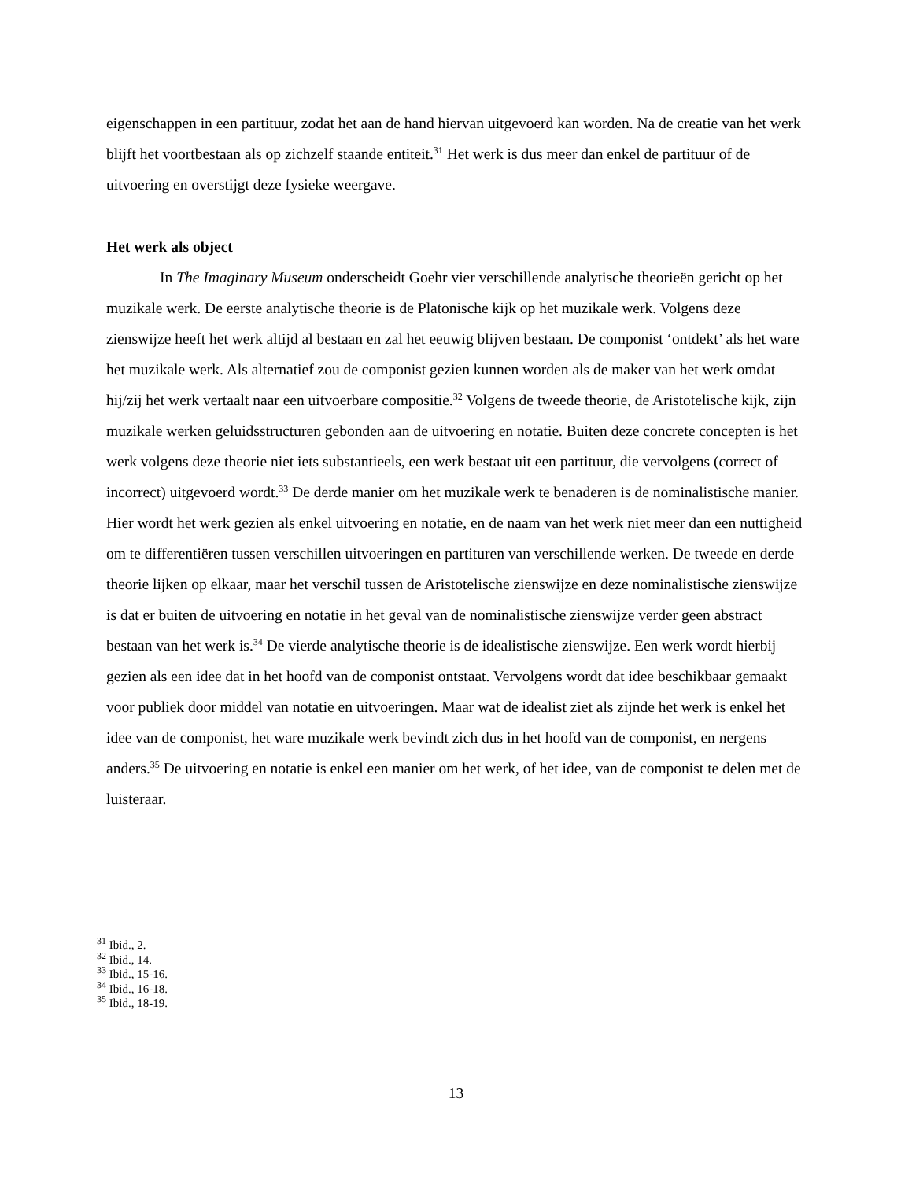eigenschappen in een partituur, zodat het aan de hand hiervan uitgevoerd kan worden. Na de creatie van het werk blijft het voortbestaan als op zichzelf staande entiteit.<sup>31</sup> Het werk is dus meer dan enkel de partituur of de uitvoering en overstijgt deze fysieke weergave.
Het werk als object
In The Imaginary Museum onderscheidt Goehr vier verschillende analytische theorieën gericht op het muzikale werk. De eerste analytische theorie is de Platonische kijk op het muzikale werk. Volgens deze zienswijze heeft het werk altijd al bestaan en zal het eeuwig blijven bestaan. De componist ‘ontdekt’ als het ware het muzikale werk. Als alternatief zou de componist gezien kunnen worden als de maker van het werk omdat hij/zij het werk vertaalt naar een uitvoerbare compositie.<sup>32</sup> Volgens de tweede theorie, de Aristotelische kijk, zijn muzikale werken geluidsstructuren gebonden aan de uitvoering en notatie. Buiten deze concrete concepten is het werk volgens deze theorie niet iets substantieels, een werk bestaat uit een partituur, die vervolgens (correct of incorrect) uitgevoerd wordt.<sup>33</sup> De derde manier om het muzikale werk te benaderen is de nominalistische manier. Hier wordt het werk gezien als enkel uitvoering en notatie, en de naam van het werk niet meer dan een nuttigheid om te differentiëren tussen verschillen uitvoeringen en partituren van verschillende werken. De tweede en derde theorie lijken op elkaar, maar het verschil tussen de Aristotelische zienswijze en deze nominalistische zienswijze is dat er buiten de uitvoering en notatie in het geval van de nominalistische zienswijze verder geen abstract bestaan van het werk is.<sup>34</sup> De vierde analytische theorie is de idealistische zienswijze. Een werk wordt hierbij gezien als een idee dat in het hoofd van de componist ontstaat. Vervolgens wordt dat idee beschikbaar gemaakt voor publiek door middel van notatie en uitvoeringen. Maar wat de idealist ziet als zijnde het werk is enkel het idee van de componist, het ware muzikale werk bevindt zich dus in het hoofd van de componist, en nergens anders.<sup>35</sup> De uitvoering en notatie is enkel een manier om het werk, of het idee, van de componist te delen met de luisteraar.
<sup>31</sup> Ibid., 2.
<sup>32</sup> Ibid., 14.
<sup>33</sup> Ibid., 15-16.
<sup>34</sup> Ibid., 16-18.
<sup>35</sup> Ibid., 18-19.
13